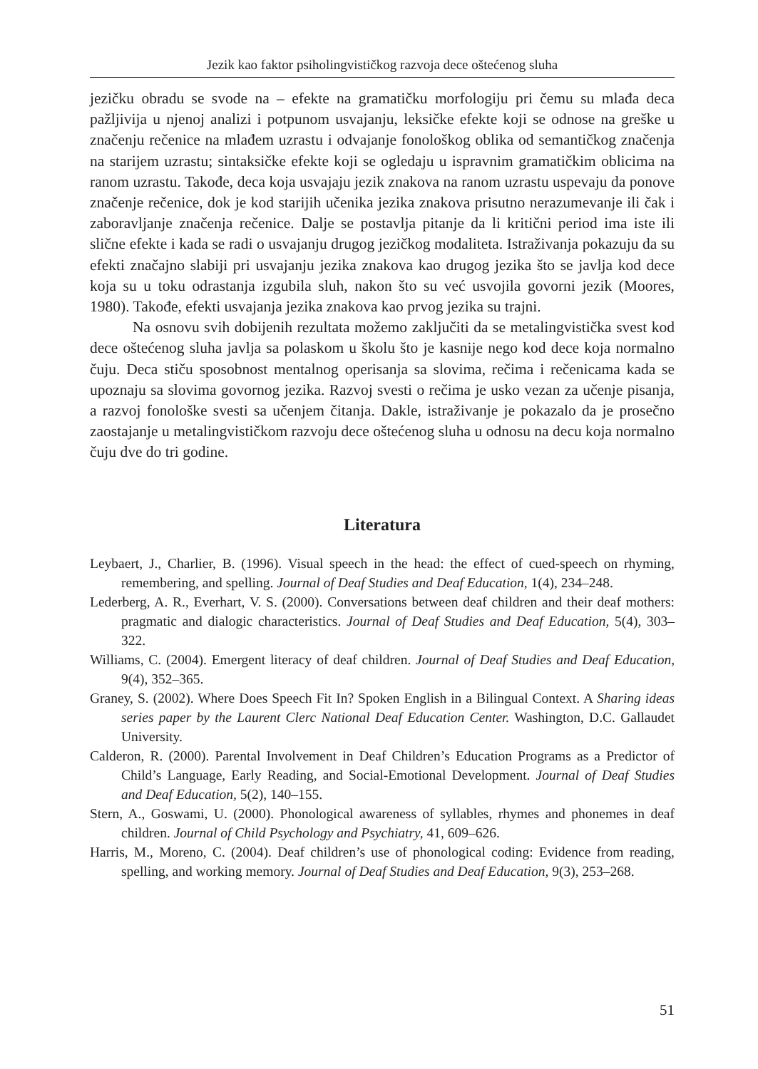Jezik kao faktor psiholingvističkog razvoja dece oštećenog sluha
jezičku obradu se svode na – efekte na gramatičku morfologiju pri čemu su mlađa deca pažljivija u njenoj analizi i potpunom usvajanju, leksičke efekte koji se odnose na greške u značenju rečenice na mlađem uzrastu i odvajanje fonološkog oblika od semantičkog značenja na starijem uzrastu; sintaksičke efekte koji se ogledaju u ispravnim gramatičkim oblicima na ranom uzrastu. Takođe, deca koja usvajaju jezik znakova na ranom uzrastu uspevaju da ponove značenje rečenice, dok je kod starijih učenika jezika znakova prisutno nerazumevanje ili čak i zaboravljanje značenja rečenice. Dalje se postavlja pitanje da li kritični period ima iste ili slične efekte i kada se radi o usvajanju drugog jezičkog modaliteta. Istraživanja pokazuju da su efekti značajno slabiji pri usvajanju jezika znakova kao drugog jezika što se javlja kod dece koja su u toku odrastanja izgubila sluh, nakon što su već usvojila govorni jezik (Moores, 1980). Takođe, efekti usvajanja jezika znakova kao prvog jezika su trajni.
Na osnovu svih dobijenih rezultata možemo zaključiti da se metalingvistička svest kod dece oštećenog sluha javlja sa polaskom u školu što je kasnije nego kod dece koja normalno čuju. Deca stiču sposobnost mentalnog operisanja sa slovima, rečima i rečenicama kada se upoznaju sa slovima govornog jezika. Razvoj svesti o rečima je usko vezan za učenje pisanja, a razvoj fonološke svesti sa učenjem čitanja. Dakle, istraživanje je pokazalo da je prosečno zaostajanje u metalingvističkom razvoju dece oštećenog sluha u odnosu na decu koja normalno čuju dve do tri godine.
Literatura
Leybaert, J., Charlier, B. (1996). Visual speech in the head: the effect of cued-speech on rhyming, remembering, and spelling. Journal of Deaf Studies and Deaf Education, 1(4), 234–248.
Lederberg, A. R., Everhart, V. S. (2000). Conversations between deaf children and their deaf mothers: pragmatic and dialogic characteristics. Journal of Deaf Studies and Deaf Education, 5(4), 303–322.
Williams, C. (2004). Emergent literacy of deaf children. Journal of Deaf Studies and Deaf Education, 9(4), 352–365.
Graney, S. (2002). Where Does Speech Fit In? Spoken English in a Bilingual Context. A Sharing ideas series paper by the Laurent Clerc National Deaf Education Center. Washington, D.C. Gallaudet University.
Calderon, R. (2000). Parental Involvement in Deaf Children’s Education Programs as a Predictor of Child’s Language, Early Reading, and Social-Emotional Development. Journal of Deaf Studies and Deaf Education, 5(2), 140–155.
Stern, A., Goswami, U. (2000). Phonological awareness of syllables, rhymes and phonemes in deaf children. Journal of Child Psychology and Psychiatry, 41, 609–626.
Harris, M., Moreno, C. (2004). Deaf children’s use of phonological coding: Evidence from reading, spelling, and working memory. Journal of Deaf Studies and Deaf Education, 9(3), 253–268.
51